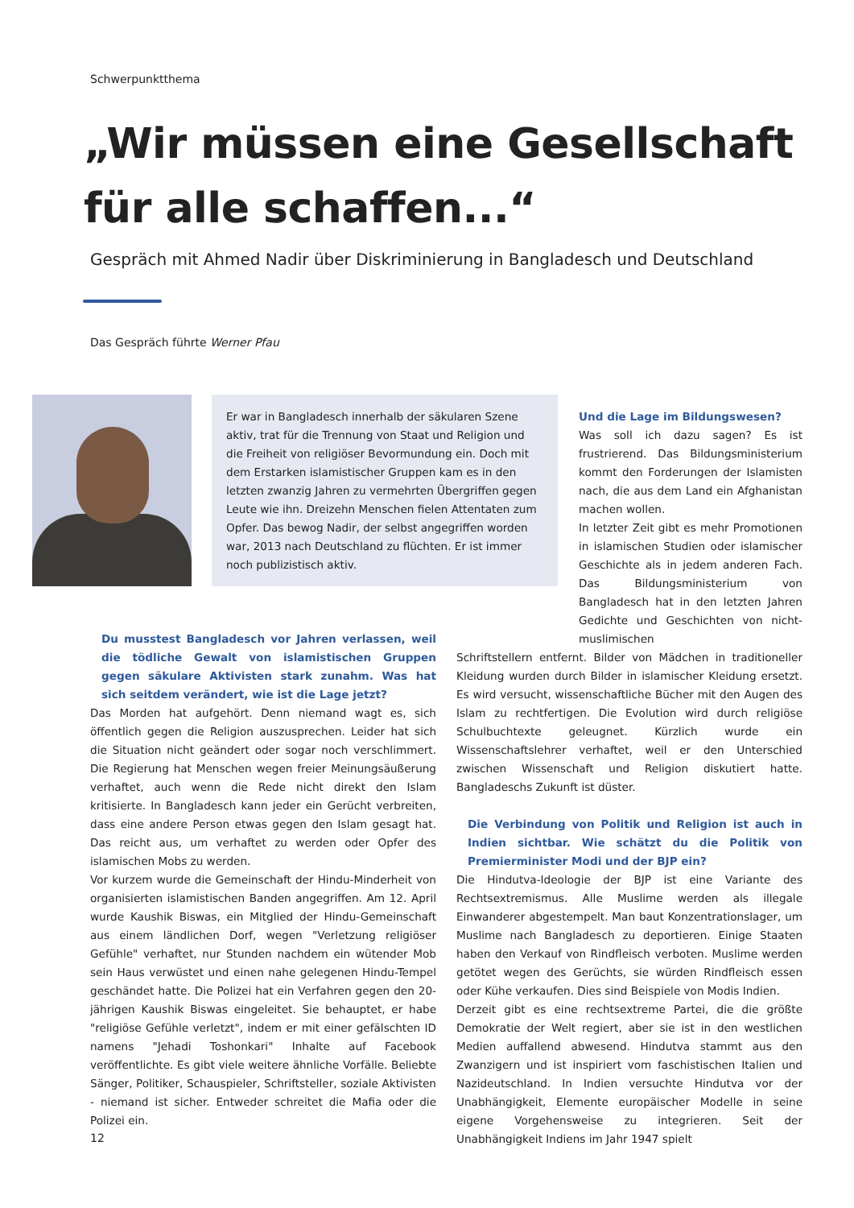Schwerpunktthema
„Wir müssen eine Gesellschaft für alle schaffen...“
Gespräch mit Ahmed Nadir über Diskriminierung in Bangladesch und Deutschland
Das Gespräch führte Werner Pfau
Er war in Bangladesch innerhalb der säkularen Szene aktiv, trat für die Trennung von Staat und Religion und die Freiheit von religiöser Bevormundung ein. Doch mit dem Erstarken islamistischer Gruppen kam es in den letzten zwanzig Jahren zu vermehrten Übergriffen gegen Leute wie ihn. Dreizehn Menschen fielen Attentaten zum Opfer. Das bewog Nadir, der selbst angegriffen worden war, 2013 nach Deutschland zu flüchten. Er ist immer noch publizistisch aktiv.
Du musstest Bangladesch vor Jahren verlassen, weil die tödliche Gewalt von islamistischen Gruppen gegen säkulare Aktivisten stark zunahm. Was hat sich seitdem verändert, wie ist die Lage jetzt?
Das Morden hat aufgehört. Denn niemand wagt es, sich öffentlich gegen die Religion auszusprechen. Leider hat sich die Situation nicht geändert oder sogar noch verschlimmert. Die Regierung hat Menschen wegen freier Meinungsäußerung verhaftet, auch wenn die Rede nicht direkt den Islam kritisierte. In Bangladesch kann jeder ein Gerücht verbreiten, dass eine andere Person etwas gegen den Islam gesagt hat. Das reicht aus, um verhaftet zu werden oder Opfer des islamischen Mobs zu werden.
Vor kurzem wurde die Gemeinschaft der Hindu-Minderheit von organisierten islamistischen Banden angegriffen. Am 12. April wurde Kaushik Biswas, ein Mitglied der Hindu-Gemeinschaft aus einem ländlichen Dorf, wegen "Verletzung religiöser Gefühle" verhaftet, nur Stunden nachdem ein wütender Mob sein Haus verwüstet und einen nahe gelegenen Hindu-Tempel geschändet hatte. Die Polizei hat ein Verfahren gegen den 20-jährigen Kaushik Biswas eingeleitet. Sie behauptet, er habe "religiöse Gefühle verletzt", indem er mit einer gefälschten ID namens "Jehadi Toshonkari" Inhalte auf Facebook veröffentlichte. Es gibt viele weitere ähnliche Vorfälle. Beliebte Sänger, Politiker, Schauspieler, Schriftsteller, soziale Aktivisten - niemand ist sicher. Entweder schreitet die Mafia oder die Polizei ein.
Und die Lage im Bildungswesen?
Was soll ich dazu sagen? Es ist frustrierend. Das Bildungsministerium kommt den Forderungen der Islamisten nach, die aus dem Land ein Afghanistan machen wollen.
In letzter Zeit gibt es mehr Promotionen in islamischen Studien oder islamischer Geschichte als in jedem anderen Fach. Das Bildungsministerium von Bangladesch hat in den letzten Jahren Gedichte und Geschichten von nicht-muslimischen
Schriftstellern entfernt. Bilder von Mädchen in traditioneller Kleidung wurden durch Bilder in islamischer Kleidung ersetzt. Es wird versucht, wissenschaftliche Bücher mit den Augen des Islam zu rechtfertigen. Die Evolution wird durch religiöse Schulbuchtexte geleugnet. Kürzlich wurde ein Wissenschaftslehrer verhaftet, weil er den Unterschied zwischen Wissenschaft und Religion diskutiert hatte. Bangladeschs Zukunft ist düster.
Die Verbindung von Politik und Religion ist auch in Indien sichtbar. Wie schätzt du die Politik von Premierminister Modi und der BJP ein?
Die Hindutva-Ideologie der BJP ist eine Variante des Rechtsextremismus. Alle Muslime werden als illegale Einwanderer abgestempelt. Man baut Konzentrationslager, um Muslime nach Bangladesch zu deportieren. Einige Staaten haben den Verkauf von Rindfleisch verboten. Muslime werden getötet wegen des Gerüchts, sie würden Rindfleisch essen oder Kühe verkaufen. Dies sind Beispiele von Modis Indien.
Derzeit gibt es eine rechtsextreme Partei, die die größte Demokratie der Welt regiert, aber sie ist in den westlichen Medien auffallend abwesend. Hindutva stammt aus den Zwanzigern und ist inspiriert vom faschistischen Italien und Nazideutschland. In Indien versuchte Hindutva vor der Unabhängigkeit, Elemente europäischer Modelle in seine eigene Vorgehensweise zu integrieren. Seit der Unabhängigkeit Indiens im Jahr 1947 spielt
12